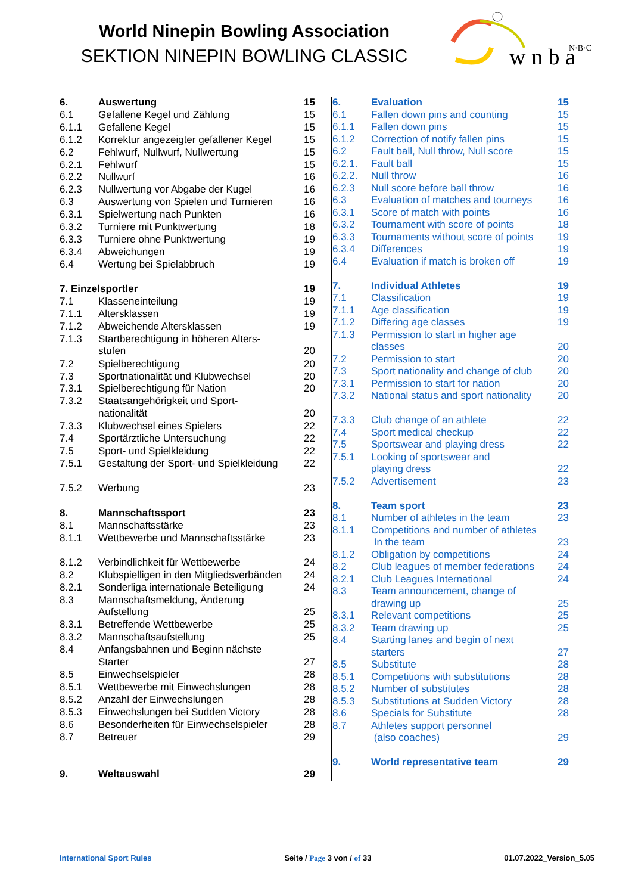World Ninepin Bowling Association
SEKTION NINEPIN BOWLING CLASSIC
w n b a
N·B·C
| 6. | Auswertung | 15 |
| 6.1 | Gefallene Kegel und Zählung | 15 |
| 6.1.1 | Gefallene Kegel | 15 |
| 6.1.2 | Korrektur angezeigter gefallener Kegel | 15 |
| 6.2 | Fehlwurf, Nullwurf, Nullwertung | 15 |
| 6.2.1 | Fehlwurf | 15 |
| 6.2.2 | Nullwurf | 16 |
| 6.2.3 | Nullwertung vor Abgabe der Kugel | 16 |
| 6.3 | Auswertung von Spielen und Turnieren | 16 |
| 6.3.1 | Spielwertung nach Punkten | 16 |
| 6.3.2 | Turniere mit Punktwertung | 18 |
| 6.3.3 | Turniere ohne Punktwertung | 19 |
| 6.3.4 | Abweichungen | 19 |
| 6.4 | Wertung bei Spielabbruch | 19 |
| 7. Einzelsportler | | 19 |
| 7.1 | Klasseneinteilung | 19 |
| 7.1.1 | Altersklassen | 19 |
| 7.1.2 | Abweichende Altersklassen | 19 |
| 7.1.3 | Startberechtigung in höheren Alters- stufen | 20 |
| 7.2 | Spielberechtigung | 20 |
| 7.3 | Sportnationalität und Klubwechsel | 20 |
| 7.3.1 | Spielberechtigung für Nation | 20 |
| 7.3.2 | Staatsangehörigkeit und Sport- nationalität | 20 |
| 7.3.3 | Klubwechsel eines Spielers | 22 |
| 7.4 | Sportärztliche Untersuchung | 22 |
| 7.5 | Sport- und Spielkleidung | 22 |
| 7.5.1 | Gestaltung der Sport- und Spielkleidung | 22 |
| 7.5.2 | Werbung | 23 |
| 8. | Mannschaftssport | 23 |
| 8.1 | Mannschaftsstärke | 23 |
| 8.1.1 | Wettbewerbe und Mannschaftsstärke | 23 |
| 8.1.2 | Verbindlichkeit für Wettbewerbe | 24 |
| 8.2 | Klubspielligen in den Mitgliedsverbänden | 24 |
| 8.2.1 | Sonderliga internationale Beteiligung | 24 |
| 8.3 | Mannschaftsmeldung, Änderung Aufstellung | 25 |
| 8.3.1 | Betreffende Wettbewerbe | 25 |
| 8.3.2 | Mannschaftsaufstellung | 25 |
| 8.4 | Anfangsbahnen und Beginn nächste Starter | 27 |
| 8.5 | Einwechselspieler | 28 |
| 8.5.1 | Wettbewerbe mit Einwechslungen | 28 |
| 8.5.2 | Anzahl der Einwechslungen | 28 |
| 8.5.3 | Einwechslungen bei Sudden Victory | 28 |
| 8.6 | Besonderheiten für Einwechselspieler | 28 |
| 8.7 | Betreuer | 29 |
| 9. | Weltauswahl | 29 |
| 6. | Evaluation | 15 |
| 6.1 | Fallen down pins and counting | 15 |
| 6.1.1 | Fallen down pins | 15 |
| 6.1.2 | Correction of notify fallen pins | 15 |
| 6.2 | Fault ball, Null throw, Null score | 15 |
| 6.2.1. | Fault ball | 15 |
| 6.2.2. | Null throw | 16 |
| 6.2.3 | Null score before ball throw | 16 |
| 6.3 | Evaluation of matches and tourneys | 16 |
| 6.3.1 | Score of match with points | 16 |
| 6.3.2 | Tournament with score of points | 18 |
| 6.3.3 | Tournaments without score of points | 19 |
| 6.3.4 | Differences | 19 |
| 6.4 | Evaluation if match is broken off | 19 |
| 7. | Individual Athletes | 19 |
| 7.1 | Classification | 19 |
| 7.1.1 | Age classification | 19 |
| 7.1.2 | Differing age classes | 19 |
| 7.1.3 | Permission to start in higher age classes | 20 |
| 7.2 | Permission to start | 20 |
| 7.3 | Sport nationality and change of club | 20 |
| 7.3.1 | Permission to start for nation | 20 |
| 7.3.2 | National status and sport nationality | 20 |
| 7.3.3 | Club change of an athlete | 22 |
| 7.4 | Sport medical checkup | 22 |
| 7.5 | Sportswear and playing dress | 22 |
| 7.5.1 | Looking of sportswear and playing dress | 22 |
| 7.5.2 | Advertisement | 23 |
| 8. | Team sport | 23 |
| 8.1 | Number of athletes in the team | 23 |
| 8.1.1 | Competitions and number of athletes In the team | 23 |
| 8.1.2 | Obligation by competitions | 24 |
| 8.2 | Club leagues of member federations | 24 |
| 8.2.1 | Club Leagues International | 24 |
| 8.3 | Team announcement, change of drawing up | 25 |
| 8.3.1 | Relevant competitions | 25 |
| 8.3.2 | Team drawing up | 25 |
| 8.4 | Starting lanes and begin of next starters | 27 |
| 8.5 | Substitute | 28 |
| 8.5.1 | Competitions with substitutions | 28 |
| 8.5.2 | Number of substitutes | 28 |
| 8.5.3 | Substitutions at Sudden Victory | 28 |
| 8.6 | Specials for Substitute | 28 |
| 8.7 | Athletes support personnel (also coaches) | 29 |
| 9. | World representative team | 29 |
International Sport Rules Seite / Page 3 von / of 33 01.07.2022_Version_5.05